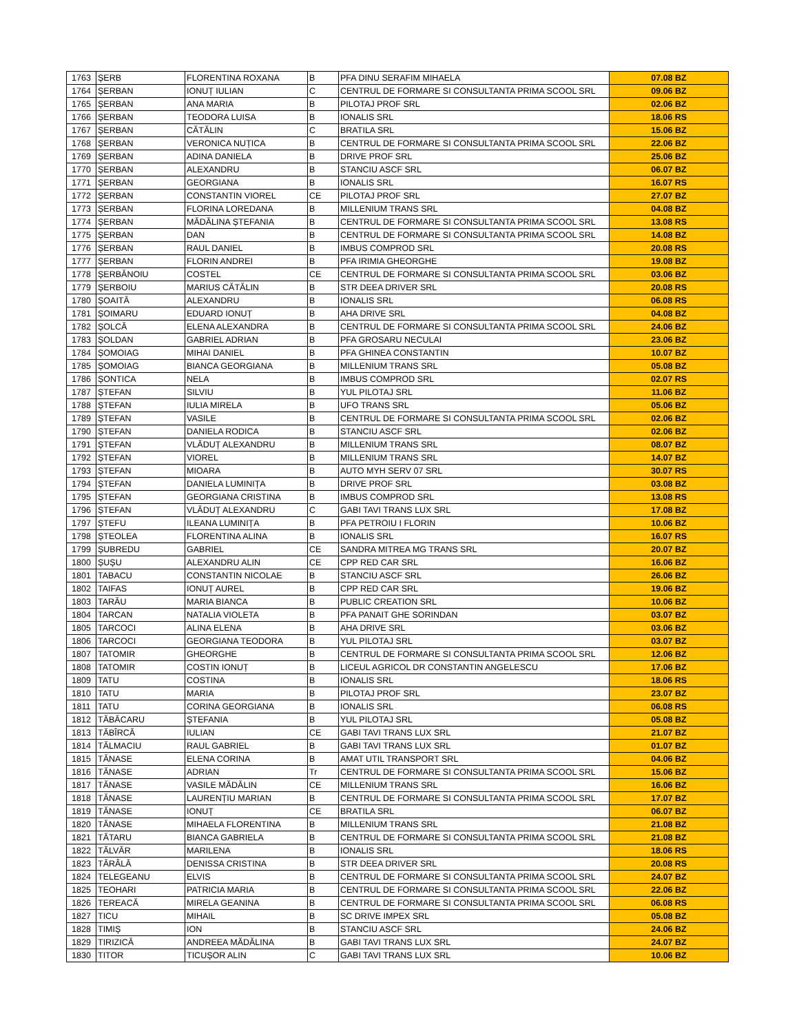| 1763 | ȘERB | FLORENTINA ROXANA | B | PFA DINU SERAFIM MIHAELA | 07.08 BZ |
| 1764 | ȘERBAN | IONUȚ IULIAN | C | CENTRUL DE FORMARE SI CONSULTANTA PRIMA SCOOL SRL | 09.06 BZ |
| 1765 | ȘERBAN | ANA MARIA | B | PILOTAJ PROF SRL | 02.06 BZ |
| 1766 | ȘERBAN | TEODORA LUISA | B | IONALIS SRL | 18.06 RS |
| 1767 | ȘERBAN | CĂTĂLIN | C | BRATILA SRL | 15.06 BZ |
| 1768 | ȘERBAN | VERONICA NUȚICA | B | CENTRUL DE FORMARE SI CONSULTANTA PRIMA SCOOL SRL | 22.06 BZ |
| 1769 | ȘERBAN | ADINA DANIELA | B | DRIVE PROF SRL | 25.06 BZ |
| 1770 | ȘERBAN | ALEXANDRU | B | STANCIU ASCF SRL | 06.07 BZ |
| 1771 | ȘERBAN | GEORGIANA | B | IONALIS SRL | 16.07 RS |
| 1772 | ȘERBAN | CONSTANTIN VIOREL | CE | PILOTAJ PROF SRL | 27.07 BZ |
| 1773 | ȘERBAN | FLORINA LOREDANA | B | MILLENIUM TRANS SRL | 04.08 BZ |
| 1774 | ȘERBAN | MĂDĂLINA ȘTEFANIA | B | CENTRUL DE FORMARE SI CONSULTANTA PRIMA SCOOL SRL | 13.08 RS |
| 1775 | ȘERBAN | DAN | B | CENTRUL DE FORMARE SI CONSULTANTA PRIMA SCOOL SRL | 14.08 BZ |
| 1776 | ȘERBAN | RAUL DANIEL | B | IMBUS COMPROD SRL | 20.08 RS |
| 1777 | ȘERBAN | FLORIN ANDREI | B | PFA IRIMIA GHEORGHE | 19.08 BZ |
| 1778 | ȘERBĂNOIU | COSTEL | CE | CENTRUL DE FORMARE SI CONSULTANTA PRIMA SCOOL SRL | 03.06 BZ |
| 1779 | ȘERBOIU | MARIUS CĂTĂLIN | B | STR DEEA DRIVER SRL | 20.08 RS |
| 1780 | ȘOAITĂ | ALEXANDRU | B | IONALIS SRL | 06.08 RS |
| 1781 | ȘOIMARU | EDUARD IONUȚ | B | AHA DRIVE SRL | 04.08 BZ |
| 1782 | ȘOLCĂ | ELENA ALEXANDRA | B | CENTRUL DE FORMARE SI CONSULTANTA PRIMA SCOOL SRL | 24.06 BZ |
| 1783 | ȘOLDAN | GABRIEL ADRIAN | B | PFA GROSARU NECULAI | 23.06 BZ |
| 1784 | ȘOMOIAG | MIHAI DANIEL | B | PFA GHINEA CONSTANTIN | 10.07 BZ |
| 1785 | ȘOMOIAG | BIANCA GEORGIANA | B | MILLENIUM TRANS SRL | 05.08 BZ |
| 1786 | ȘONTICA | NELA | B | IMBUS COMPROD SRL | 02.07 RS |
| 1787 | ȘTEFAN | SILVIU | B | YUL PILOTAJ SRL | 11.06 BZ |
| 1788 | ȘTEFAN | IULIA MIRELA | B | UFO TRANS SRL | 05.06 BZ |
| 1789 | ȘTEFAN | VASILE | B | CENTRUL DE FORMARE SI CONSULTANTA PRIMA SCOOL SRL | 02.06 BZ |
| 1790 | ȘTEFAN | DANIELA RODICA | B | STANCIU ASCF SRL | 02.06 BZ |
| 1791 | ȘTEFAN | VLĂDUȚ ALEXANDRU | B | MILLENIUM TRANS SRL | 08.07 BZ |
| 1792 | ȘTEFAN | VIOREL | B | MILLENIUM TRANS SRL | 14.07 BZ |
| 1793 | ȘTEFAN | MIOARA | B | AUTO MYH SERV 07 SRL | 30.07 RS |
| 1794 | ȘTEFAN | DANIELA LUMINIȚA | B | DRIVE PROF SRL | 03.08 BZ |
| 1795 | ȘTEFAN | GEORGIANA CRISTINA | B | IMBUS COMPROD SRL | 13.08 RS |
| 1796 | ȘTEFAN | VLĂDUȚ ALEXANDRU | C | GABI TAVI TRANS LUX SRL | 17.08 BZ |
| 1797 | ȘTEFU | ILEANA LUMINIȚA | B | PFA PETROIU I FLORIN | 10.06 BZ |
| 1798 | ȘTEOLEA | FLORENTINA ALINA | B | IONALIS SRL | 16.07 RS |
| 1799 | ȘUBREDU | GABRIEL | CE | SANDRA MITREA MG TRANS SRL | 20.07 BZ |
| 1800 | ȘUȘU | ALEXANDRU ALIN | CE | CPP RED CAR SRL | 16.06 BZ |
| 1801 | TABACU | CONSTANTIN NICOLAE | B | STANCIU ASCF SRL | 26.06 BZ |
| 1802 | TAIFAS | IONUȚ AUREL | B | CPP RED CAR SRL | 19.06 BZ |
| 1803 | TARĂU | MARIA BIANCA | B | PUBLIC CREATION SRL | 10.06 BZ |
| 1804 | TARCAN | NATALIA VIOLETA | B | PFA PANAIT GHE SORINDAN | 03.07 BZ |
| 1805 | TARCOCI | ALINA ELENA | B | AHA DRIVE SRL | 03.06 BZ |
| 1806 | TARCOCI | GEORGIANA TEODORA | B | YUL PILOTAJ SRL | 03.07 BZ |
| 1807 | TATOMIR | GHEORGHE | B | CENTRUL DE FORMARE SI CONSULTANTA PRIMA SCOOL SRL | 12.06 BZ |
| 1808 | TATOMIR | COSTIN IONUȚ | B | LICEUL AGRICOL DR CONSTANTIN ANGELESCU | 17.06 BZ |
| 1809 | TATU | COSTINA | B | IONALIS SRL | 18.06 RS |
| 1810 | TATU | MARIA | B | PILOTAJ PROF SRL | 23.07 BZ |
| 1811 | TATU | CORINA GEORGIANA | B | IONALIS SRL | 06.08 RS |
| 1812 | TĂBĂCARU | ȘTEFANIA | B | YUL PILOTAJ SRL | 05.08 BZ |
| 1813 | TĂBÎRCĂ | IULIAN | CE | GABI TAVI TRANS LUX SRL | 21.07 BZ |
| 1814 | TĂLMACIU | RAUL GABRIEL | B | GABI TAVI TRANS LUX SRL | 01.07 BZ |
| 1815 | TĂNASE | ELENA CORINA | B | AMAT UTIL TRANSPORT SRL | 04.06 BZ |
| 1816 | TĂNASE | ADRIAN | Tr | CENTRUL DE FORMARE SI CONSULTANTA PRIMA SCOOL SRL | 15.06 BZ |
| 1817 | TĂNASE | VASILE MĂDĂLIN | CE | MILLENIUM TRANS SRL | 16.06 BZ |
| 1818 | TĂNASE | LAURENȚIU MARIAN | B | CENTRUL DE FORMARE SI CONSULTANTA PRIMA SCOOL SRL | 17.07 BZ |
| 1819 | TĂNASE | IONUȚ | CE | BRATILA SRL | 06.07 BZ |
| 1820 | TĂNASE | MIHAELA FLORENTINA | B | MILLENIUM TRANS SRL | 21.08 BZ |
| 1821 | TĂTARU | BIANCA GABRIELA | B | CENTRUL DE FORMARE SI CONSULTANTA PRIMA SCOOL SRL | 21.08 BZ |
| 1822 | TĂLVĂR | MARILENA | B | IONALIS SRL | 18.06 RS |
| 1823 | TĂRÂLĂ | DENISSA CRISTINA | B | STR DEEA DRIVER SRL | 20.08 RS |
| 1824 | TELEGEANU | ELVIS | B | CENTRUL DE FORMARE SI CONSULTANTA PRIMA SCOOL SRL | 24.07 BZ |
| 1825 | TEOHARI | PATRICIA MARIA | B | CENTRUL DE FORMARE SI CONSULTANTA PRIMA SCOOL SRL | 22.06 BZ |
| 1826 | TEREACĂ | MIRELA GEANINA | B | CENTRUL DE FORMARE SI CONSULTANTA PRIMA SCOOL SRL | 06.08 RS |
| 1827 | TICU | MIHAIL | B | SC DRIVE IMPEX SRL | 05.08 BZ |
| 1828 | TIMIȘ | ION | B | STANCIU ASCF SRL | 24.06 BZ |
| 1829 | TIRIZICĂ | ANDREEA MĂDĂLINA | B | GABI TAVI TRANS LUX SRL | 24.07 BZ |
| 1830 | TITOR | TICUȘOR ALIN | C | GABI TAVI TRANS LUX SRL | 10.06 BZ |